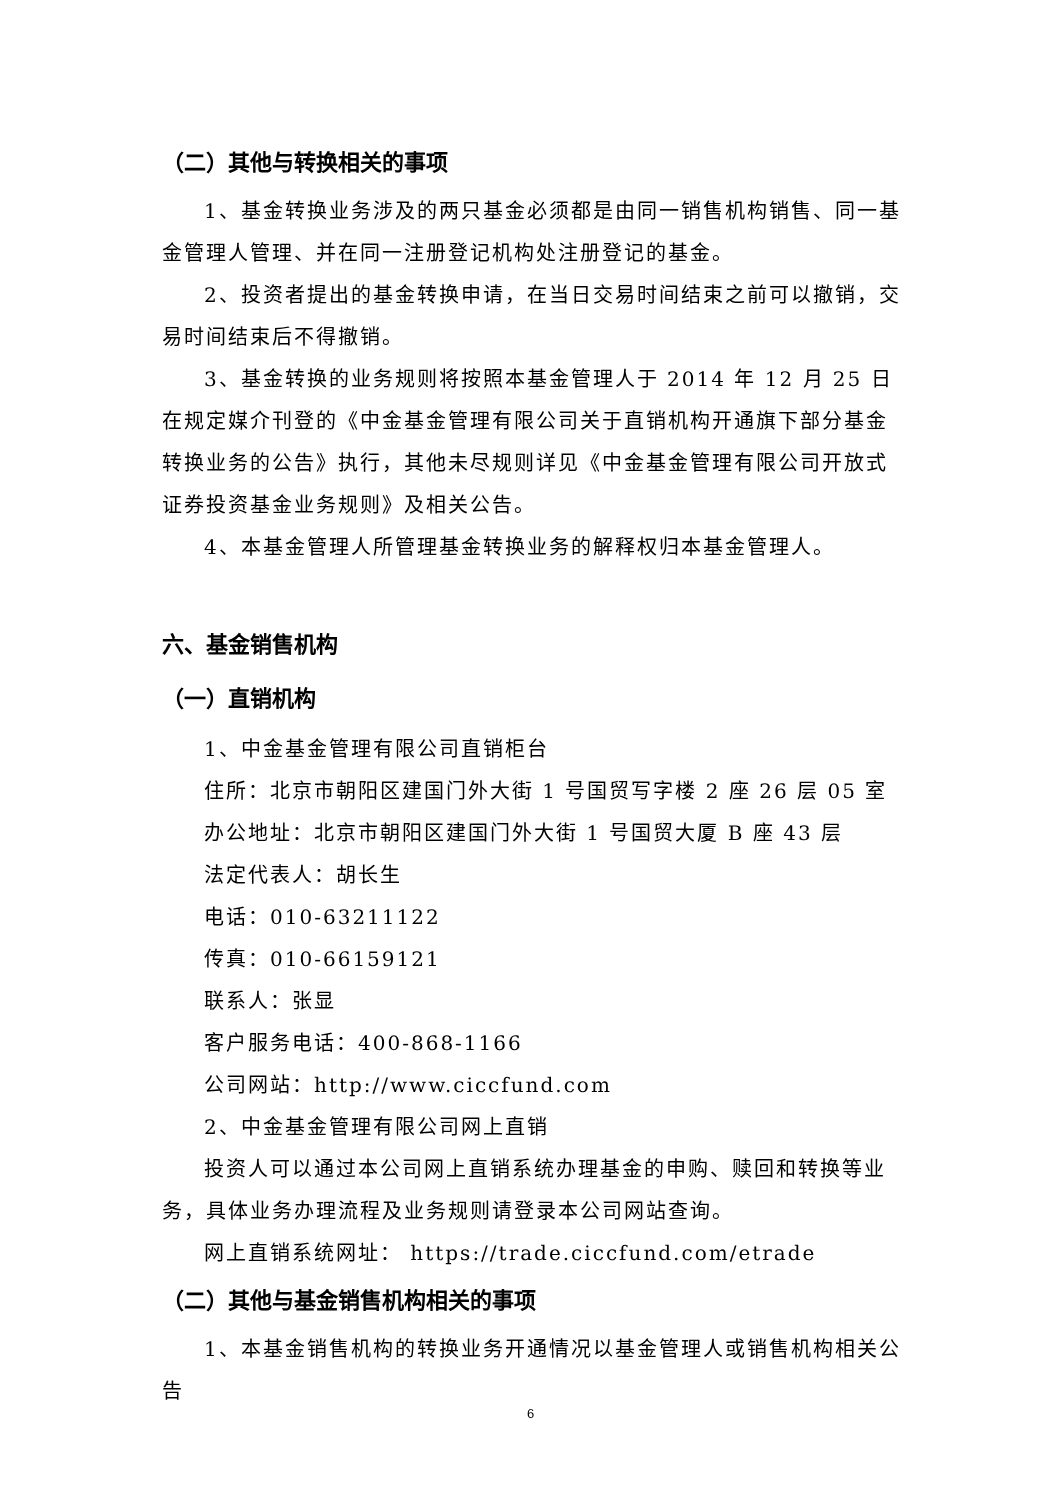（二）其他与转换相关的事项
1、基金转换业务涉及的两只基金必须都是由同一销售机构销售、同一基金管理人管理、并在同一注册登记机构处注册登记的基金。
2、投资者提出的基金转换申请，在当日交易时间结束之前可以撤销，交易时间结束后不得撤销。
3、基金转换的业务规则将按照本基金管理人于 2014 年 12 月 25 日在规定媒介刊登的《中金基金管理有限公司关于直销机构开通旗下部分基金转换业务的公告》执行，其他未尽规则详见《中金基金管理有限公司开放式证券投资基金业务规则》及相关公告。
4、本基金管理人所管理基金转换业务的解释权归本基金管理人。
六、基金销售机构
（一）直销机构
1、中金基金管理有限公司直销柜台
住所：北京市朝阳区建国门外大街 1 号国贸写字楼 2 座 26 层 05 室
办公地址：北京市朝阳区建国门外大街 1 号国贸大厦 B 座 43 层
法定代表人：胡长生
电话：010-63211122
传真：010-66159121
联系人：张显
客户服务电话：400-868-1166
公司网站：http://www.ciccfund.com
2、中金基金管理有限公司网上直销
投资人可以通过本公司网上直销系统办理基金的申购、赎回和转换等业务，具体业务办理流程及业务规则请登录本公司网站查询。
网上直销系统网址： https://trade.ciccfund.com/etrade
（二）其他与基金销售机构相关的事项
1、本基金销售机构的转换业务开通情况以基金管理人或销售机构相关公告
6